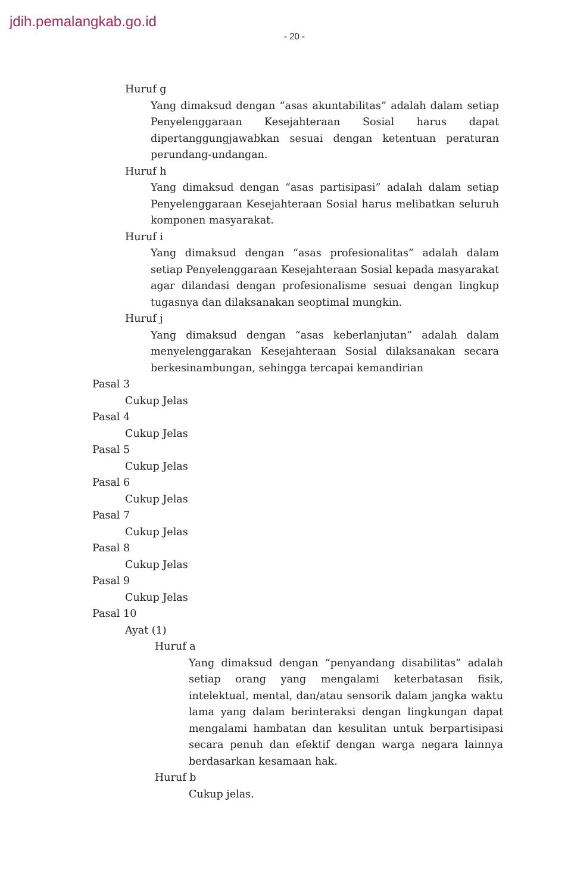jdih.pemalangkab.go.id
- 20 -
Huruf g
Yang dimaksud dengan “asas akuntabilitas” adalah dalam setiap Penyelenggaraan Kesejahteraan Sosial harus dapat dipertanggungjawabkan sesuai dengan ketentuan peraturan perundang-undangan.
Huruf h
Yang dimaksud dengan “asas partisipasi” adalah dalam setiap Penyelenggaraan Kesejahteraan Sosial harus melibatkan seluruh komponen masyarakat.
Huruf i
Yang dimaksud dengan “asas profesionalitas” adalah dalam setiap Penyelenggaraan Kesejahteraan Sosial kepada masyarakat agar dilandasi dengan profesionalisme sesuai dengan lingkup tugasnya dan dilaksanakan seoptimal mungkin.
Huruf j
Yang dimaksud dengan “asas keberlanjutan” adalah dalam menyelenggarakan Kesejahteraan Sosial dilaksanakan secara berkesinambungan, sehingga tercapai kemandirian
Pasal 3
Cukup Jelas
Pasal 4
Cukup Jelas
Pasal 5
Cukup Jelas
Pasal 6
Cukup Jelas
Pasal 7
Cukup Jelas
Pasal 8
Cukup Jelas
Pasal 9
Cukup Jelas
Pasal 10
Ayat (1)
Huruf a
Yang dimaksud dengan “penyandang disabilitas” adalah setiap orang yang mengalami keterbatasan fisik, intelektual, mental, dan/atau sensorik dalam jangka waktu lama yang dalam berinteraksi dengan lingkungan dapat mengalami hambatan dan kesulitan untuk berpartisipasi secara penuh dan efektif dengan warga negara lainnya berdasarkan kesamaan hak.
Huruf b
Cukup jelas.